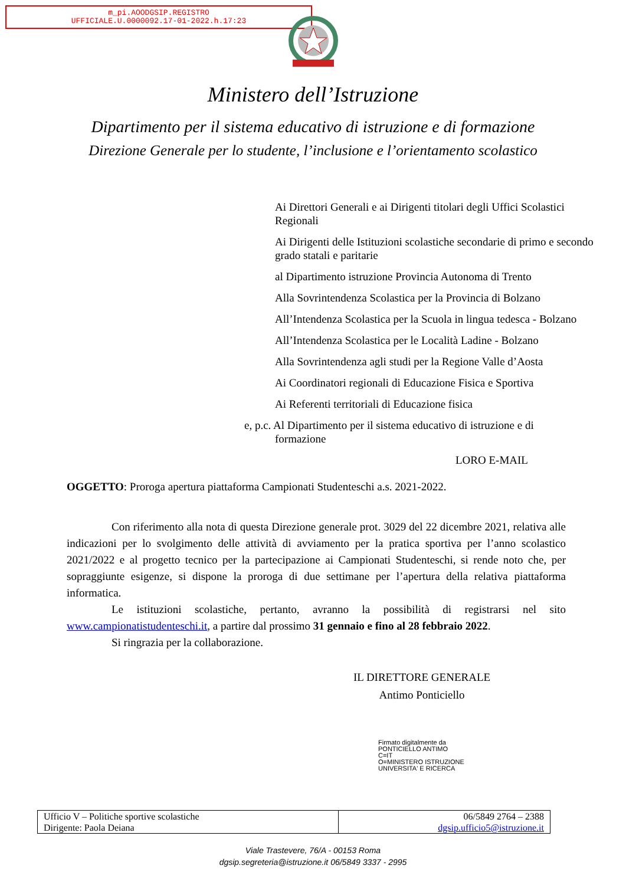m_pi.AOODGSIP.REGISTRO
UFFICIALE.U.0000092.17-01-2022.h.17:23
Ministero dell’Istruzione
Dipartimento per il sistema educativo di istruzione e di formazione
Direzione Generale per lo studente, l’inclusione e l’orientamento scolastico
Ai Direttori Generali e ai Dirigenti titolari degli Uffici Scolastici Regionali
Ai Dirigenti delle Istituzioni scolastiche secondarie di primo e secondo grado statali e paritarie
al Dipartimento istruzione Provincia Autonoma di Trento
Alla Sovrintendenza Scolastica per la Provincia di Bolzano
All’Intendenza Scolastica per la Scuola in lingua tedesca - Bolzano
All’Intendenza Scolastica per le Località Ladine - Bolzano
Alla Sovrintendenza agli studi per la Regione Valle d’Aosta
Ai Coordinatori regionali di Educazione Fisica e Sportiva
Ai Referenti territoriali di Educazione fisica
e, p.c. Al Dipartimento per il sistema educativo di istruzione e di
formazione
LORO E-MAIL
OGGETTO: Proroga apertura piattaforma Campionati Studenteschi a.s. 2021-2022.
Con riferimento alla nota di questa Direzione generale prot. 3029 del 22 dicembre 2021, relativa alle indicazioni per lo svolgimento delle attività di avviamento per la pratica sportiva per l’anno scolastico 2021/2022 e al progetto tecnico per la partecipazione ai Campionati Studenteschi, si rende noto che, per sopraggiunte esigenze, si dispone la proroga di due settimane per l’apertura della relativa piattaforma informatica.
Le istituzioni scolastiche, pertanto, avranno la possibilità di registrarsi nel sito www.campionatistudenteschi.it, a partire dal prossimo 31 gennaio e fino al 28 febbraio 2022.
Si ringrazia per la collaborazione.
IL DIRETTORE GENERALE
Antimo Ponticiello
Firmato digitalmente da
PONTICIELLO ANTIMO
C=IT
O=MINISTERO ISTRUZIONE
UNIVERSITA' E RICERCA
| Ufficio V – Politiche sportive scolastiche Dirigente: Paola Deiana | 06/5849 2764 – 2388 dgsip.ufficio5@istruzione.it |
Viale Trastevere, 76/A - 00153 Roma
dgsip.segreteria@istruzione.it 06/5849 3337 - 2995